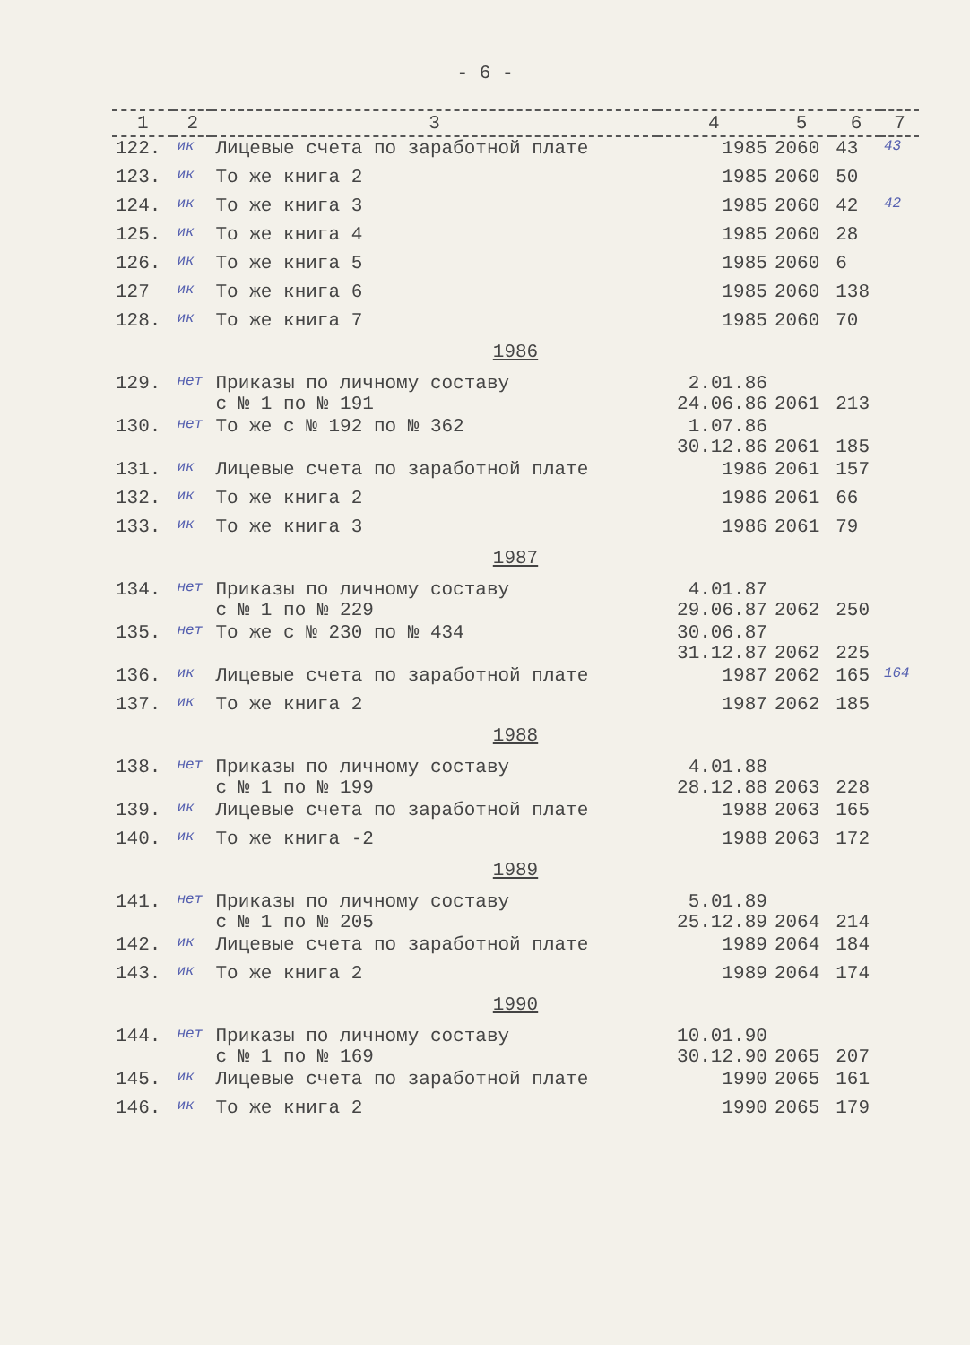- 6 -
| 1 | 2 | 3 | 4 | 5 | 6 | 7 |
| --- | --- | --- | --- | --- | --- | --- |
| 122. | ик | Лицевые счета по заработной плате | 1985 | 2060 | 43 | 43 |
| 123. | ик | То же книга 2 | 1985 | 2060 | 50 | |
| 124. | ик | То же книга 3 | 1985 | 2060 | 42 | 42 |
| 125. | ик | То же книга 4 | 1985 | 2060 | 28 | |
| 126. | ик | То же книга 5 | 1985 | 2060 | 6 | |
| 127 | ик | То же книга 6 | 1985 | 2060 | 138 | |
| 128. | ик | То же книга 7 | 1985 | 2060 | 70 | |
| 1986 | | | | | | |
| 129. | нет | Приказы по личному составу с № 1 по № 191 | 2.01.86 24.06.86 | 2061 | 213 | |
| 130. | нет | То же с № 192 по № 362 | 1.07.86 30.12.86 | 2061 | 185 | |
| 131. | ик | Лицевые счета по заработной плате | 1986 | 2061 | 157 | |
| 132. | ик | То же книга 2 | 1986 | 2061 | 66 | |
| 133. | ик | То же книга 3 | 1986 | 2061 | 79 | |
| 1987 | | | | | | |
| 134. | нет | Приказы по личному составу с № 1 по № 229 | 4.01.87 29.06.87 | 2062 | 250 | |
| 135. | нет | То же с № 230 по № 434 | 30.06.87 31.12.87 | 2062 | 225 | |
| 136. | ик | Лицевые счета по заработной плате | 1987 | 2062 | 165 | 164 |
| 137. | ик | То же книга 2 | 1987 | 2062 | 185 | |
| 1988 | | | | | | |
| 138. | нет | Приказы по личному составу с № 1 по № 199 | 4.01.88 28.12.88 | 2063 | 228 | |
| 139. | ик | Лицевые счета по заработной плате | 1988 | 2063 | 165 | |
| 140. | ик | То же книга -2 | 1988 | 2063 | 172 | |
| 1989 | | | | | | |
| 141. | нет | Приказы по личному составу с № 1 по № 205 | 5.01.89 25.12.89 | 2064 | 214 | |
| 142. | ик | Лицевые счета по заработной плате | 1989 | 2064 | 184 | |
| 143. | ик | То же книга 2 | 1989 | 2064 | 174 | |
| 1990 | | | | | | |
| 144. | нет | Приказы по личному составу с № 1 по № 169 | 10.01.90 30.12.90 | 2065 | 207 | |
| 145. | ик | Лицевые счета по заработной плате | 1990 | 2065 | 161 | |
| 146. | ик | То же книга 2 | 1990 | 2065 | 179 | |